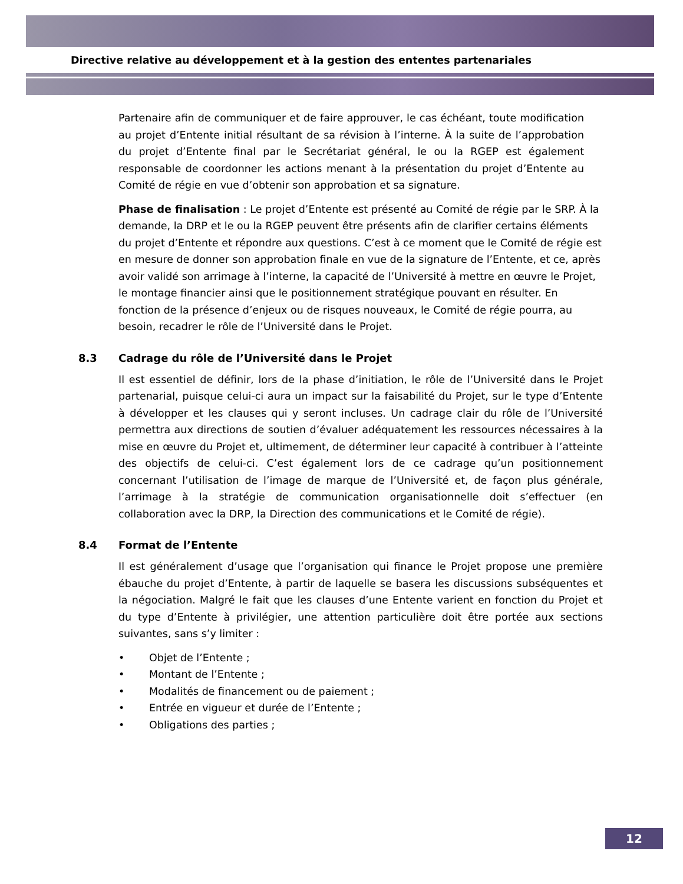Directive relative au développement et à la gestion des ententes partenariales
Partenaire afin de communiquer et de faire approuver, le cas échéant, toute modification au projet d’Entente initial résultant de sa révision à l’interne. À la suite de l’approbation du projet d’Entente final par le Secrétariat général, le ou la RGEP est également responsable de coordonner les actions menant à la présentation du projet d’Entente au Comité de régie en vue d’obtenir son approbation et sa signature.
Phase de finalisation : Le projet d’Entente est présenté au Comité de régie par le SRP. À la demande, la DRP et le ou la RGEP peuvent être présents afin de clarifier certains éléments du projet d’Entente et répondre aux questions. C’est à ce moment que le Comité de régie est en mesure de donner son approbation finale en vue de la signature de l’Entente, et ce, après avoir validé son arrimage à l’interne, la capacité de l’Université à mettre en œuvre le Projet, le montage financier ainsi que le positionnement stratégique pouvant en résulter. En fonction de la présence d’enjeux ou de risques nouveaux, le Comité de régie pourra, au besoin, recadrer le rôle de l’Université dans le Projet.
8.3 Cadrage du rôle de l’Université dans le Projet
Il est essentiel de définir, lors de la phase d’initiation, le rôle de l’Université dans le Projet partenarial, puisque celui-ci aura un impact sur la faisabilité du Projet, sur le type d’Entente à développer et les clauses qui y seront incluses. Un cadrage clair du rôle de l’Université permettra aux directions de soutien d’évaluer adéquatement les ressources nécessaires à la mise en œuvre du Projet et, ultimement, de déterminer leur capacité à contribuer à l’atteinte des objectifs de celui-ci. C’est également lors de ce cadrage qu’un positionnement concernant l’utilisation de l’image de marque de l’Université et, de façon plus générale, l’arrimage à la stratégie de communication organisationnelle doit s’effectuer (en collaboration avec la DRP, la Direction des communications et le Comité de régie).
8.4 Format de l’Entente
Il est généralement d’usage que l’organisation qui finance le Projet propose une première ébauche du projet d’Entente, à partir de laquelle se basera les discussions subséquentes et la négociation. Malgré le fait que les clauses d’une Entente varient en fonction du Projet et du type d’Entente à privilégier, une attention particulière doit être portée aux sections suivantes, sans s’y limiter :
• Objet de l’Entente ;
• Montant de l’Entente ;
• Modalités de financement ou de paiement ;
• Entrée en vigueur et durée de l’Entente ;
• Obligations des parties ;
12